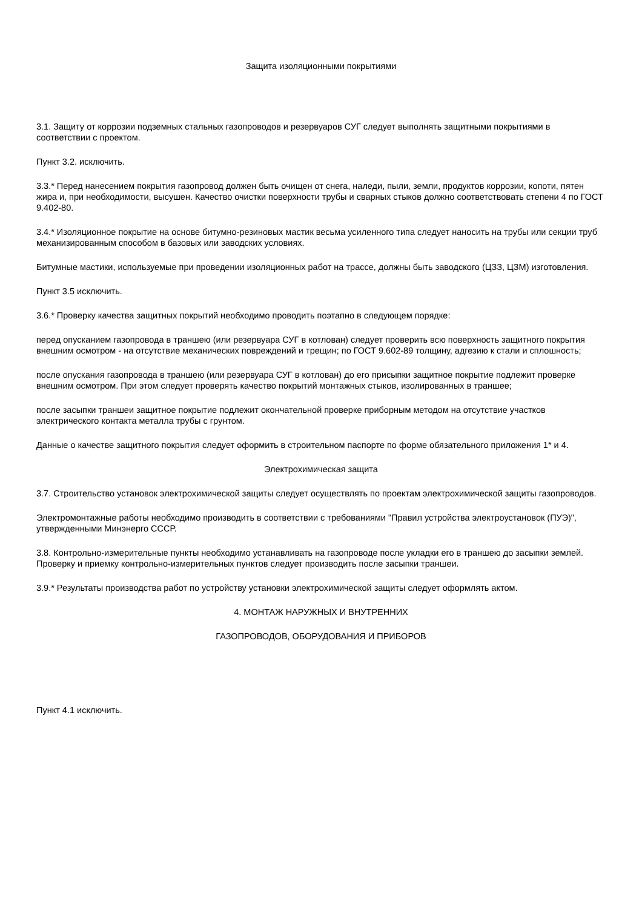Защита изоляционными покрытиями
3.1. Защиту от коррозии подземных стальных газопроводов и резервуаров СУГ следует выполнять защитными покрытиями в соответствии с проектом.
Пункт 3.2. исключить.
3.3.* Перед нанесением покрытия газопровод должен быть очищен от снега, наледи, пыли, земли, продуктов коррозии, копоти, пятен жира и, при необходимости, высушен. Качество очистки поверхности трубы и сварных стыков должно соответствовать степени 4 по ГОСТ 9.402-80.
3.4.* Изоляционное покрытие на основе битумно-резиновых мастик весьма усиленного типа следует наносить на трубы или секции труб механизированным способом в базовых или заводских условиях.
Битумные мастики, используемые при проведении изоляционных работ на трассе, должны быть заводского (ЦЗЗ, ЦЗМ) изготовления.
Пункт 3.5 исключить.
3.6.* Проверку качества защитных покрытий необходимо проводить поэтапно в следующем порядке:
перед опусканием газопровода в траншею (или резервуара СУГ в котлован) следует проверить всю поверхность защитного покрытия внешним осмотром - на отсутствие механических повреждений и трещин; по ГОСТ 9.602-89 толщину, адгезию к стали и сплошность;
после опускания газопровода в траншею (или резервуара СУГ в котлован) до его присыпки защитное покрытие подлежит проверке внешним осмотром. При этом следует проверять качество покрытий монтажных стыков, изолированных в траншее;
после засыпки траншеи защитное покрытие подлежит окончательной проверке приборным методом на отсутствие участков электрического контакта металла трубы с грунтом.
Данные о качестве защитного покрытия следует оформить в строительном паспорте по форме обязательного приложения 1* и 4.
Электрохимическая защита
3.7. Строительство установок электрохимической защиты следует осуществлять по проектам электрохимической защиты газопроводов.
Электромонтажные работы необходимо производить в соответствии с требованиями "Правил устройства электроустановок (ПУЭ)", утвержденными Минэнерго СССР.
3.8. Контрольно-измерительные пункты необходимо устанавливать на газопроводе после укладки его в траншею до засыпки землей. Проверку и приемку контрольно-измерительных пунктов следует производить после засыпки траншеи.
3.9.* Результаты производства работ по устройству установки электрохимической защиты следует оформлять актом.
4. МОНТАЖ НАРУЖНЫХ И ВНУТРЕННИХ
ГАЗОПРОВОДОВ, ОБОРУДОВАНИЯ И ПРИБОРОВ
Пункт 4.1 исключить.